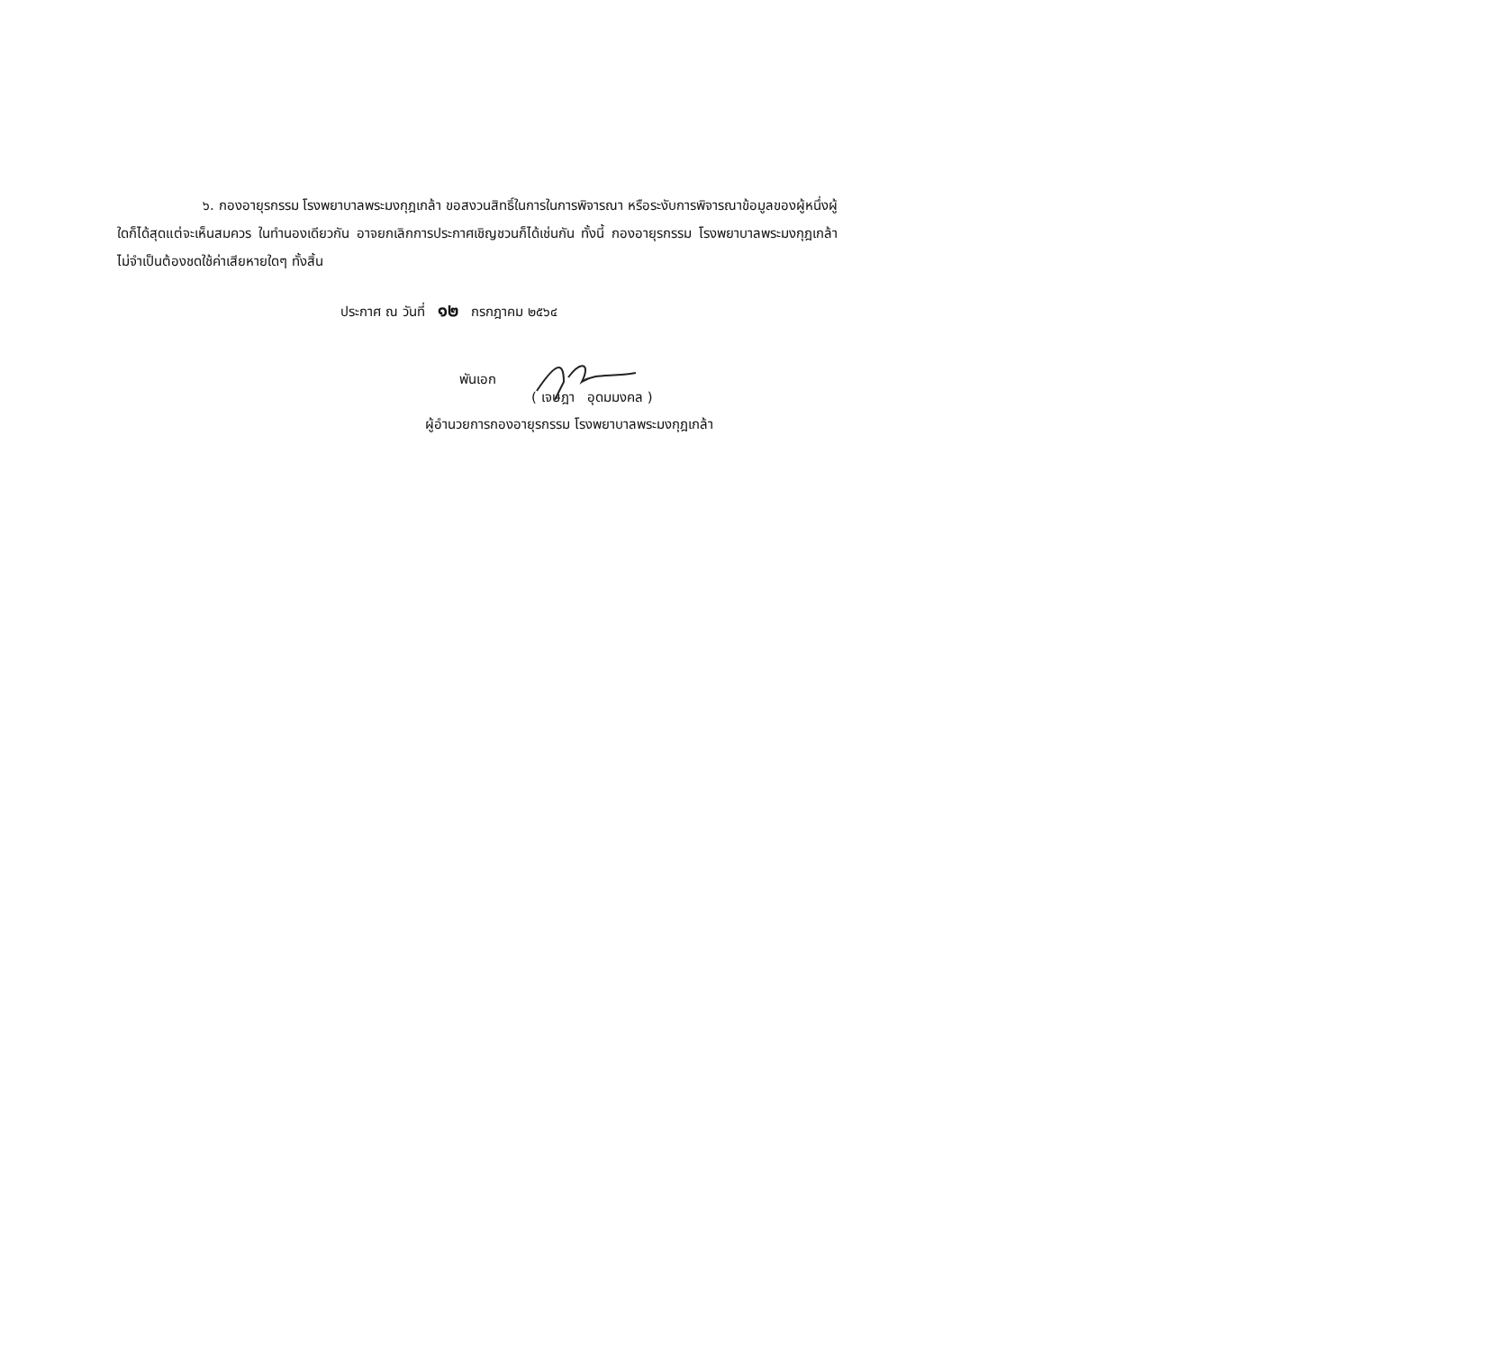๖. กองอายุรกรรม โรงพยาบาลพระมงกุฎเกล้า ขอสงวนสิทธิ์ในการในการพิจารณา หรือระงับการพิจารณาข้อมูลของผู้หนึ่งผู้ใดก็ได้สุดแต่จะเห็นสมควร ในทำนองเดียวกัน อาจยกเลิกการประกาศเชิญชวนก็ได้เช่นกัน ทั้งนี้ กองอายุรกรรม โรงพยาบาลพระมงกุฎเกล้า ไม่จำเป็นต้องชดใช้ค่าเสียหายใดๆ ทั้งสิ้น
ประกาศ ณ วันที่ ๑๒ กรกฎาคม ๒๕๖๔
พันเอก
( เจษฎา อุดมมงคล )
ผู้อำนวยการกองอายุรกรรม โรงพยาบาลพระมงกุฎเกล้า